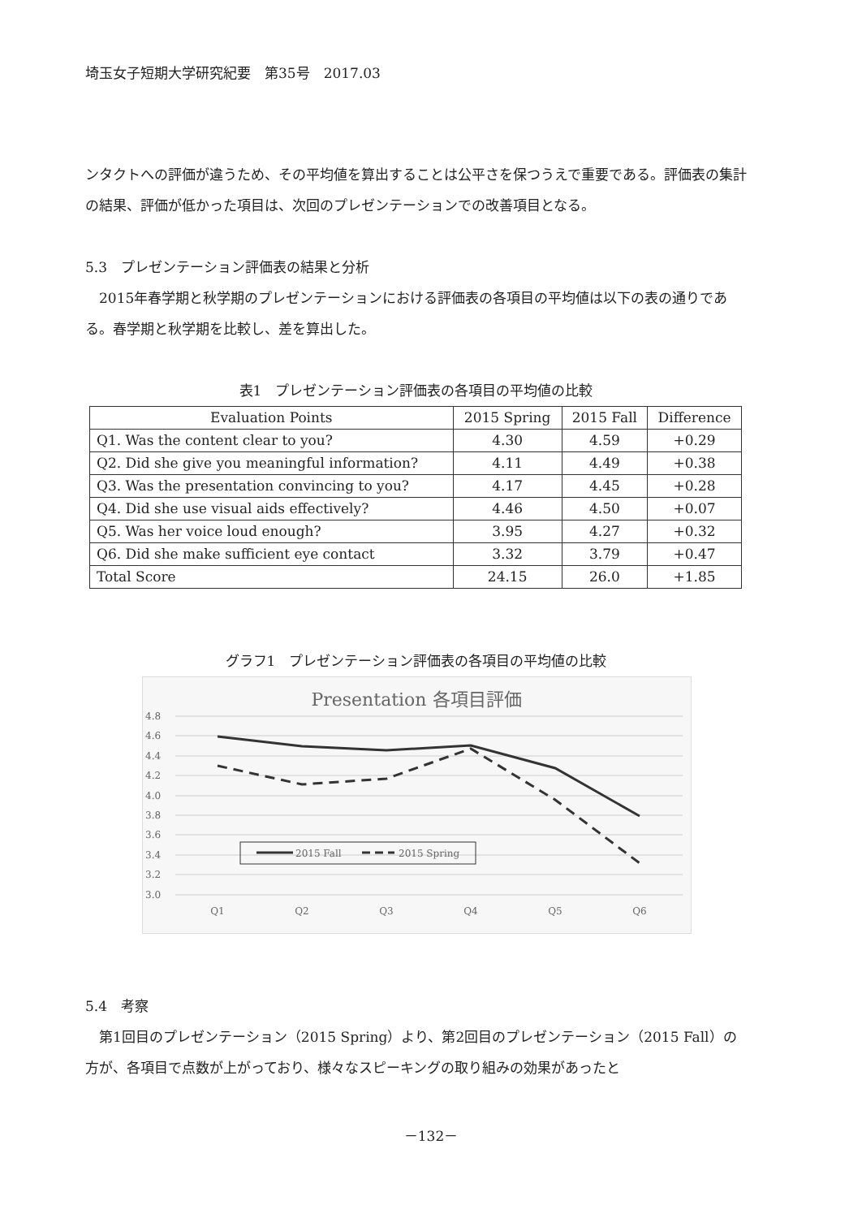埼玉女子短期大学研究紀要　第35号　2017.03
ンタクトへの評価が違うため、その平均値を算出することは公平さを保つうえで重要である。評価表の集計の結果、評価が低かった項目は、次回のプレゼンテーションでの改善項目となる。
5.3　プレゼンテーション評価表の結果と分析
　2015年春学期と秋学期のプレゼンテーションにおける評価表の各項目の平均値は以下の表の通りである。春学期と秋学期を比較し、差を算出した。
表1　プレゼンテーション評価表の各項目の平均値の比較
| Evaluation Points | 2015 Spring | 2015 Fall | Difference |
| --- | --- | --- | --- |
| Q1. Was the content clear to you? | 4.30 | 4.59 | +0.29 |
| Q2. Did she give you meaningful information? | 4.11 | 4.49 | +0.38 |
| Q3. Was the presentation convincing to you? | 4.17 | 4.45 | +0.28 |
| Q4. Did she use visual aids effectively? | 4.46 | 4.50 | +0.07 |
| Q5. Was her voice loud enough? | 3.95 | 4.27 | +0.32 |
| Q6. Did she make sufficient eye contact | 3.32 | 3.79 | +0.47 |
| Total Score | 24.15 | 26.0 | +1.85 |
グラフ1　プレゼンテーション評価表の各項目の平均値の比較
Presentation 各項目評価
4.8
4.6
4.4
4.2
4.0
3.8
3.6
3.4
3.2
3.0
Q1
Q2
Q3
Q4
Q5
Q6
2015 Fall
2015 Spring
5.4　考察
　第1回目のプレゼンテーション（2015 Spring）より、第2回目のプレゼンテーション（2015 Fall）の方が、各項目で点数が上がっており、様々なスピーキングの取り組みの効果があったと
－132－